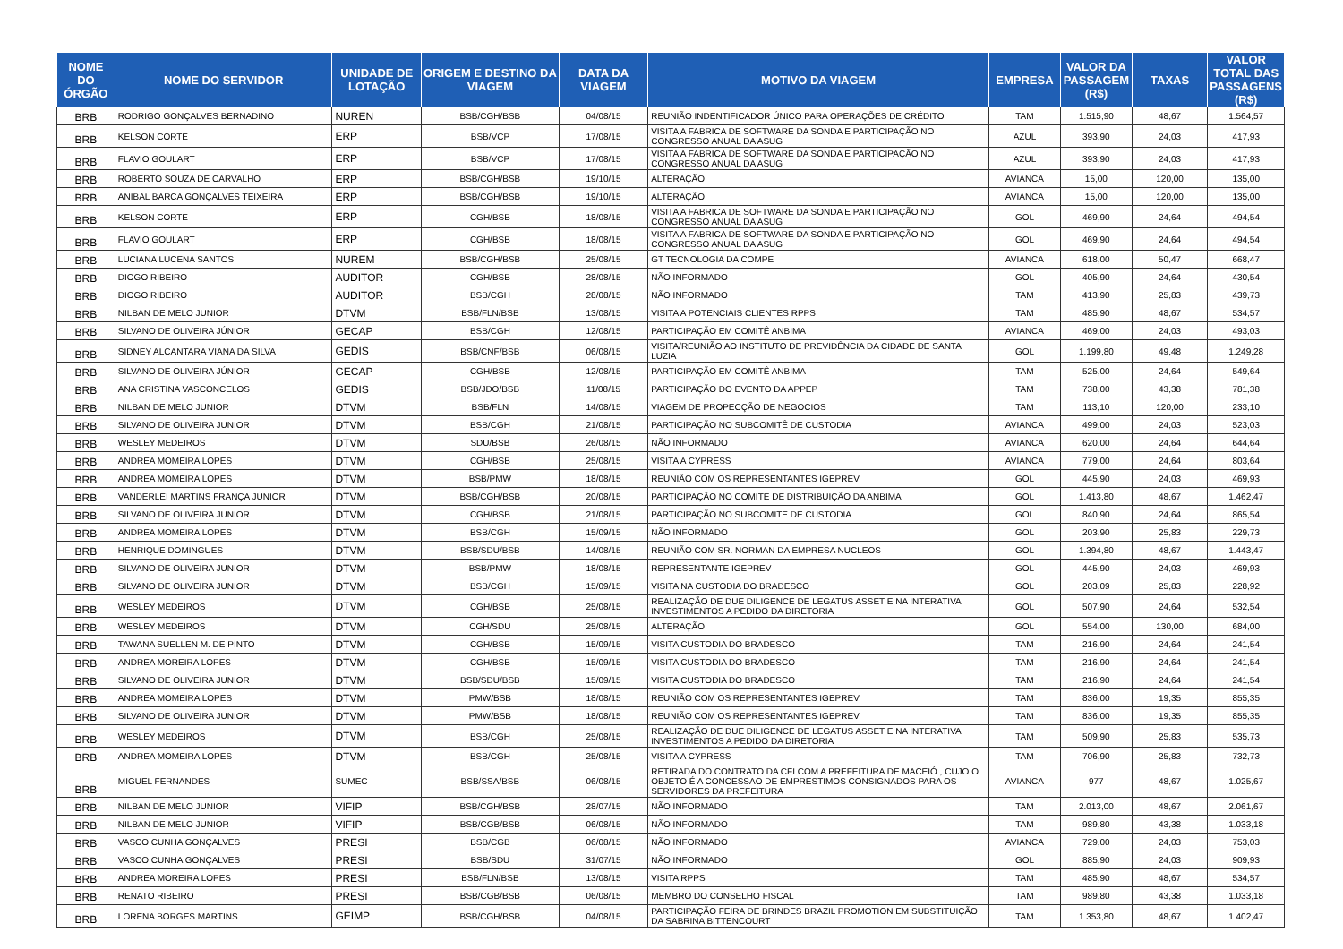| NOME DO ÓRGÃO | NOME DO SERVIDOR | UNIDADE DE LOTAÇÃO | ORIGEM E DESTINO DA VIAGEM | DATA DA VIAGEM | MOTIVO DA VIAGEM | EMPRESA | VALOR DA PASSAGEM (R$) | TAXAS | VALOR TOTAL DAS PASSAGENS (R$) |
| --- | --- | --- | --- | --- | --- | --- | --- | --- | --- |
| BRB | RODRIGO GONÇALVES BERNADINO | NUREN | BSB/CGH/BSB | 04/08/15 | REUNIÃO INDENTIFICADOR ÚNICO PARA OPERAÇÕES DE CRÉDITO | TAM | 1.515,90 | 48,67 | 1.564,57 |
| BRB | KELSON CORTE | ERP | BSB/VCP | 17/08/15 | VISITA A FABRICA DE SOFTWARE DA SONDA E PARTICIPAÇÃO NO CONGRESSO ANUAL DA ASUG | AZUL | 393,90 | 24,03 | 417,93 |
| BRB | FLAVIO GOULART | ERP | BSB/VCP | 17/08/15 | VISITA A FABRICA DE SOFTWARE DA SONDA E PARTICIPAÇÃO NO CONGRESSO ANUAL DA ASUG | AZUL | 393,90 | 24,03 | 417,93 |
| BRB | ROBERTO SOUZA DE CARVALHO | ERP | BSB/CGH/BSB | 19/10/15 | ALTERAÇÃO | AVIANCA | 15,00 | 120,00 | 135,00 |
| BRB | ANIBAL BARCA GONÇALVES TEIXEIRA | ERP | BSB/CGH/BSB | 19/10/15 | ALTERAÇÃO | AVIANCA | 15,00 | 120,00 | 135,00 |
| BRB | KELSON CORTE | ERP | CGH/BSB | 18/08/15 | VISITA A FABRICA DE SOFTWARE DA SONDA E PARTICIPAÇÃO NO CONGRESSO ANUAL DA ASUG | GOL | 469,90 | 24,64 | 494,54 |
| BRB | FLAVIO GOULART | ERP | CGH/BSB | 18/08/15 | VISITA A FABRICA DE SOFTWARE DA SONDA E PARTICIPAÇÃO NO CONGRESSO ANUAL DA ASUG | GOL | 469,90 | 24,64 | 494,54 |
| BRB | LUCIANA LUCENA SANTOS | NUREM | BSB/CGH/BSB | 25/08/15 | GT TECNOLOGIA DA COMPE | AVIANCA | 618,00 | 50,47 | 668,47 |
| BRB | DIOGO RIBEIRO | AUDITOR | CGH/BSB | 28/08/15 | NÃO INFORMADO | GOL | 405,90 | 24,64 | 430,54 |
| BRB | DIOGO RIBEIRO | AUDITOR | BSB/CGH | 28/08/15 | NÃO INFORMADO | TAM | 413,90 | 25,83 | 439,73 |
| BRB | NILBAN DE MELO JUNIOR | DTVM | BSB/FLN/BSB | 13/08/15 | VISITA A POTENCIAIS CLIENTES RPPS | TAM | 485,90 | 48,67 | 534,57 |
| BRB | SILVANO DE OLIVEIRA JÚNIOR | GECAP | BSB/CGH | 12/08/15 | PARTICIPAÇÃO EM COMITÊ ANBIMA | AVIANCA | 469,00 | 24,03 | 493,03 |
| BRB | SIDNEY ALCANTARA VIANA DA SILVA | GEDIS | BSB/CNF/BSB | 06/08/15 | VISITA/REUNIÃO AO INSTITUTO DE PREVIDÊNCIA DA CIDADE DE SANTA LUZIA | GOL | 1.199,80 | 49,48 | 1.249,28 |
| BRB | SILVANO DE OLIVEIRA JÚNIOR | GECAP | CGH/BSB | 12/08/15 | PARTICIPAÇÃO EM COMITÊ ANBIMA | TAM | 525,00 | 24,64 | 549,64 |
| BRB | ANA CRISTINA VASCONCELOS | GEDIS | BSB/JDO/BSB | 11/08/15 | PARTICIPAÇÃO DO EVENTO DA APPEP | TAM | 738,00 | 43,38 | 781,38 |
| BRB | NILBAN DE MELO JUNIOR | DTVM | BSB/FLN | 14/08/15 | VIAGEM DE PROPECÇÃO DE NEGOCIOS | TAM | 113,10 | 120,00 | 233,10 |
| BRB | SILVANO DE OLIVEIRA JUNIOR | DTVM | BSB/CGH | 21/08/15 | PARTICIPAÇÃO NO SUBCOMITÊ DE CUSTODIA | AVIANCA | 499,00 | 24,03 | 523,03 |
| BRB | WESLEY MEDEIROS | DTVM | SDU/BSB | 26/08/15 | NÃO INFORMADO | AVIANCA | 620,00 | 24,64 | 644,64 |
| BRB | ANDREA MOMEIRA LOPES | DTVM | CGH/BSB | 25/08/15 | VISITA A CYPRESS | AVIANCA | 779,00 | 24,64 | 803,64 |
| BRB | ANDREA MOMEIRA LOPES | DTVM | BSB/PMW | 18/08/15 | REUNIÃO COM OS REPRESENTANTES IGEPREV | GOL | 445,90 | 24,03 | 469,93 |
| BRB | VANDERLEI MARTINS FRANÇA JUNIOR | DTVM | BSB/CGH/BSB | 20/08/15 | PARTICIPAÇÃO NO COMITE DE DISTRIBUIÇÃO DA ANBIMA | GOL | 1.413,80 | 48,67 | 1.462,47 |
| BRB | SILVANO DE OLIVEIRA JUNIOR | DTVM | CGH/BSB | 21/08/15 | PARTICIPAÇÃO NO SUBCOMITE DE CUSTODIA | GOL | 840,90 | 24,64 | 865,54 |
| BRB | ANDREA MOMEIRA LOPES | DTVM | BSB/CGH | 15/09/15 | NÃO INFORMADO | GOL | 203,90 | 25,83 | 229,73 |
| BRB | HENRIQUE DOMINGUES | DTVM | BSB/SDU/BSB | 14/08/15 | REUNIÃO COM SR. NORMAN DA EMPRESA NUCLEOS | GOL | 1.394,80 | 48,67 | 1.443,47 |
| BRB | SILVANO DE OLIVEIRA JUNIOR | DTVM | BSB/PMW | 18/08/15 | REPRESENTANTE IGEPREV | GOL | 445,90 | 24,03 | 469,93 |
| BRB | SILVANO DE OLIVEIRA JUNIOR | DTVM | BSB/CGH | 15/09/15 | VISITA NA CUSTODIA DO BRADESCO | GOL | 203,09 | 25,83 | 228,92 |
| BRB | WESLEY MEDEIROS | DTVM | CGH/BSB | 25/08/15 | REALIZAÇÃO DE DUE DILIGENCE DE LEGATUS ASSET E NA INTERATIVA INVESTIMENTOS A PEDIDO DA DIRETORIA | GOL | 507,90 | 24,64 | 532,54 |
| BRB | WESLEY MEDEIROS | DTVM | CGH/SDU | 25/08/15 | ALTERAÇÃO | GOL | 554,00 | 130,00 | 684,00 |
| BRB | TAWANA SUELLEN M. DE PINTO | DTVM | CGH/BSB | 15/09/15 | VISITA CUSTODIA DO BRADESCO | TAM | 216,90 | 24,64 | 241,54 |
| BRB | ANDREA MOREIRA LOPES | DTVM | CGH/BSB | 15/09/15 | VISITA CUSTODIA DO BRADESCO | TAM | 216,90 | 24,64 | 241,54 |
| BRB | SILVANO DE OLIVEIRA JUNIOR | DTVM | BSB/SDU/BSB | 15/09/15 | VISITA CUSTODIA DO BRADESCO | TAM | 216,90 | 24,64 | 241,54 |
| BRB | ANDREA MOMEIRA LOPES | DTVM | PMW/BSB | 18/08/15 | REUNIÃO COM OS REPRESENTANTES IGEPREV | TAM | 836,00 | 19,35 | 855,35 |
| BRB | SILVANO DE OLIVEIRA JUNIOR | DTVM | PMW/BSB | 18/08/15 | REUNIÃO COM OS REPRESENTANTES IGEPREV | TAM | 836,00 | 19,35 | 855,35 |
| BRB | WESLEY MEDEIROS | DTVM | BSB/CGH | 25/08/15 | REALIZAÇÃO DE DUE DILIGENCE DE LEGATUS ASSET E NA INTERATIVA INVESTIMENTOS A PEDIDO DA DIRETORIA | TAM | 509,90 | 25,83 | 535,73 |
| BRB | ANDREA MOMEIRA LOPES | DTVM | BSB/CGH | 25/08/15 | VISITA A CYPRESS | TAM | 706,90 | 25,83 | 732,73 |
| BRB | MIGUEL FERNANDES | SUMEC | BSB/SSA/BSB | 06/08/15 | RETIRADA DO CONTRATO DA CFI COM A PREFEITURA DE MACEIÓ , CUJO O OBJETO É A CONCESSAO DE EMPRESTIMOS CONSIGNADOS PARA OS SERVIDORES DA PREFEITURA | AVIANCA | 977 | 48,67 | 1.025,67 |
| BRB | NILBAN DE MELO JUNIOR | VIFIP | BSB/CGH/BSB | 28/07/15 | NÃO INFORMADO | TAM | 2.013,00 | 48,67 | 2.061,67 |
| BRB | NILBAN DE MELO JUNIOR | VIFIP | BSB/CGB/BSB | 06/08/15 | NÃO INFORMADO | TAM | 989,80 | 43,38 | 1.033,18 |
| BRB | VASCO CUNHA GONÇALVES | PRESI | BSB/CGB | 06/08/15 | NÃO INFORMADO | AVIANCA | 729,00 | 24,03 | 753,03 |
| BRB | VASCO CUNHA GONÇALVES | PRESI | BSB/SDU | 31/07/15 | NÃO INFORMADO | GOL | 885,90 | 24,03 | 909,93 |
| BRB | ANDREA MOREIRA LOPES | PRESI | BSB/FLN/BSB | 13/08/15 | VISITA RPPS | TAM | 485,90 | 48,67 | 534,57 |
| BRB | RENATO RIBEIRO | PRESI | BSB/CGB/BSB | 06/08/15 | MEMBRO DO CONSELHO FISCAL | TAM | 989,80 | 43,38 | 1.033,18 |
| BRB | LORENA BORGES MARTINS | GEIMP | BSB/CGH/BSB | 04/08/15 | PARTICIPAÇÃO FEIRA DE BRINDES BRAZIL PROMOTION EM SUBSTITUIÇÃO DA SABRINA BITTENCOURT | TAM | 1.353,80 | 48,67 | 1.402,47 |